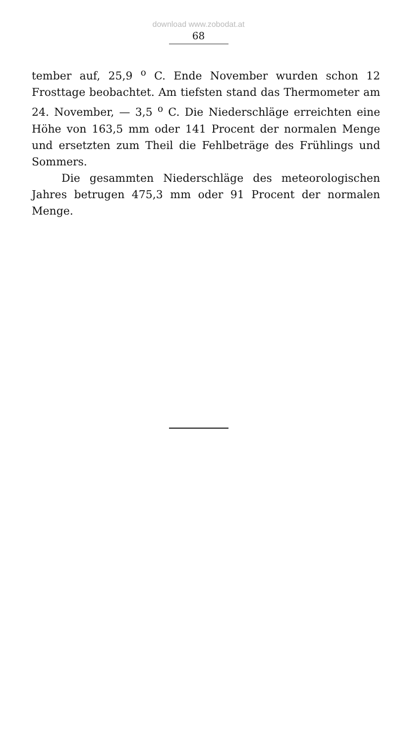download www.zobodat.at
68
tember auf, 25,9 <sup>o</sup> C. Ende November wurden schon 12 Frosttage beobachtet. Am tiefsten stand das Thermometer am 24. November, — 3,5 <sup>o</sup> C. Die Niederschläge erreichten eine Höhe von 163,5 mm oder 141 Procent der normalen Menge und ersetzten zum Theil die Fehlbeträge des Frühlings und Sommers.
Die gesammten Niederschläge des meteorologischen Jahres betrugen 475,3 mm oder 91 Procent der normalen Menge.